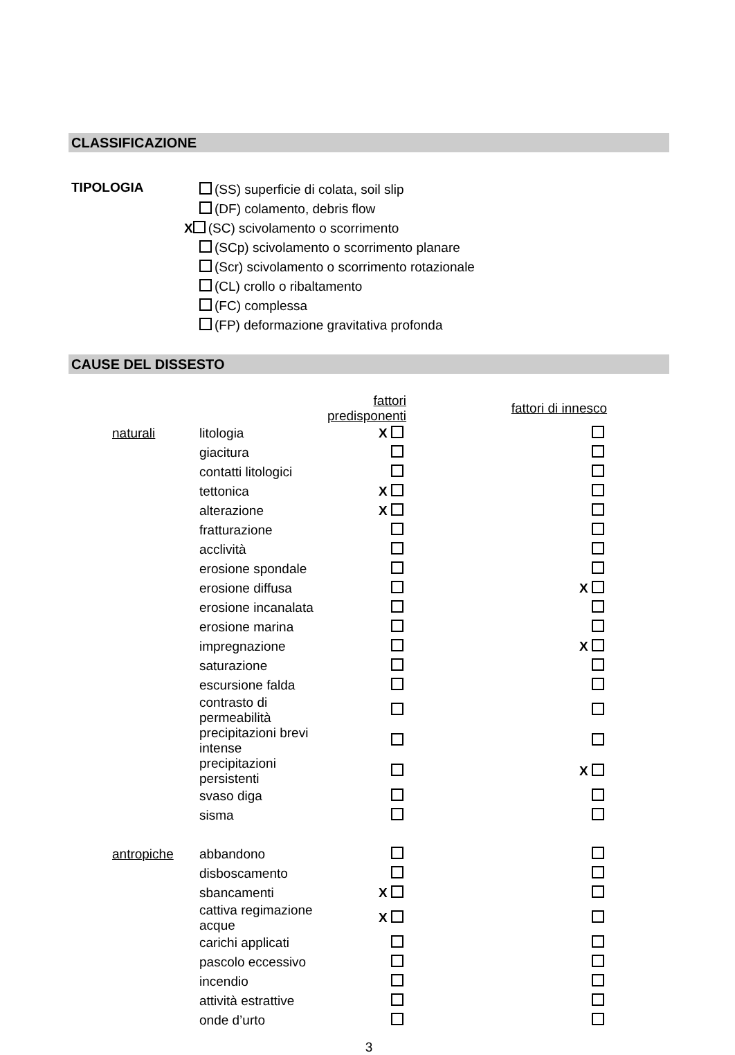CLASSIFICAZIONE
TIPOLOGIA
(SS) superficie di colata, soil slip
(DF) colamento, debris flow
X (SC) scivolamento o scorrimento
(SCp) scivolamento o scorrimento planare
(Scr) scivolamento o scorrimento rotazionale
(CL) crollo o ribaltamento
(FC) complessa
(FP) deformazione gravitativa profonda
CAUSE DEL DISSESTO
| | | | fattori predisponenti | fattori di innesco |
| --- | --- | --- | --- | --- |
| | naturali | litologia | X | |
| | | giacitura | | |
| | | contatti litologici | | |
| | | tettonica | X | |
| | | alterazione | X | |
| | | fratturazione | | |
| | | acclività | | |
| | | erosione spondale | | |
| | | erosione diffusa | | X |
| | | erosione incanalata | | |
| | | erosione marina | | |
| | | impregnazione | | X |
| | | saturazione | | |
| | | escursione falda | | |
| | | contrasto di permeabilità | | |
| | | precipitazioni brevi intense | | |
| | | precipitazioni persistenti | | X |
| | | svaso diga | | |
| | | sisma | | |
| | antropiche | abbandono | | |
| | | disboscamento | | |
| | | sbancamenti | X | |
| | | cattiva regimazione acque | X | |
| | | carichi applicati | | |
| | | pascolo eccessivo | | |
| | | incendio | | |
| | | attività estrattive | | |
| | | onde d’urto | | |
3